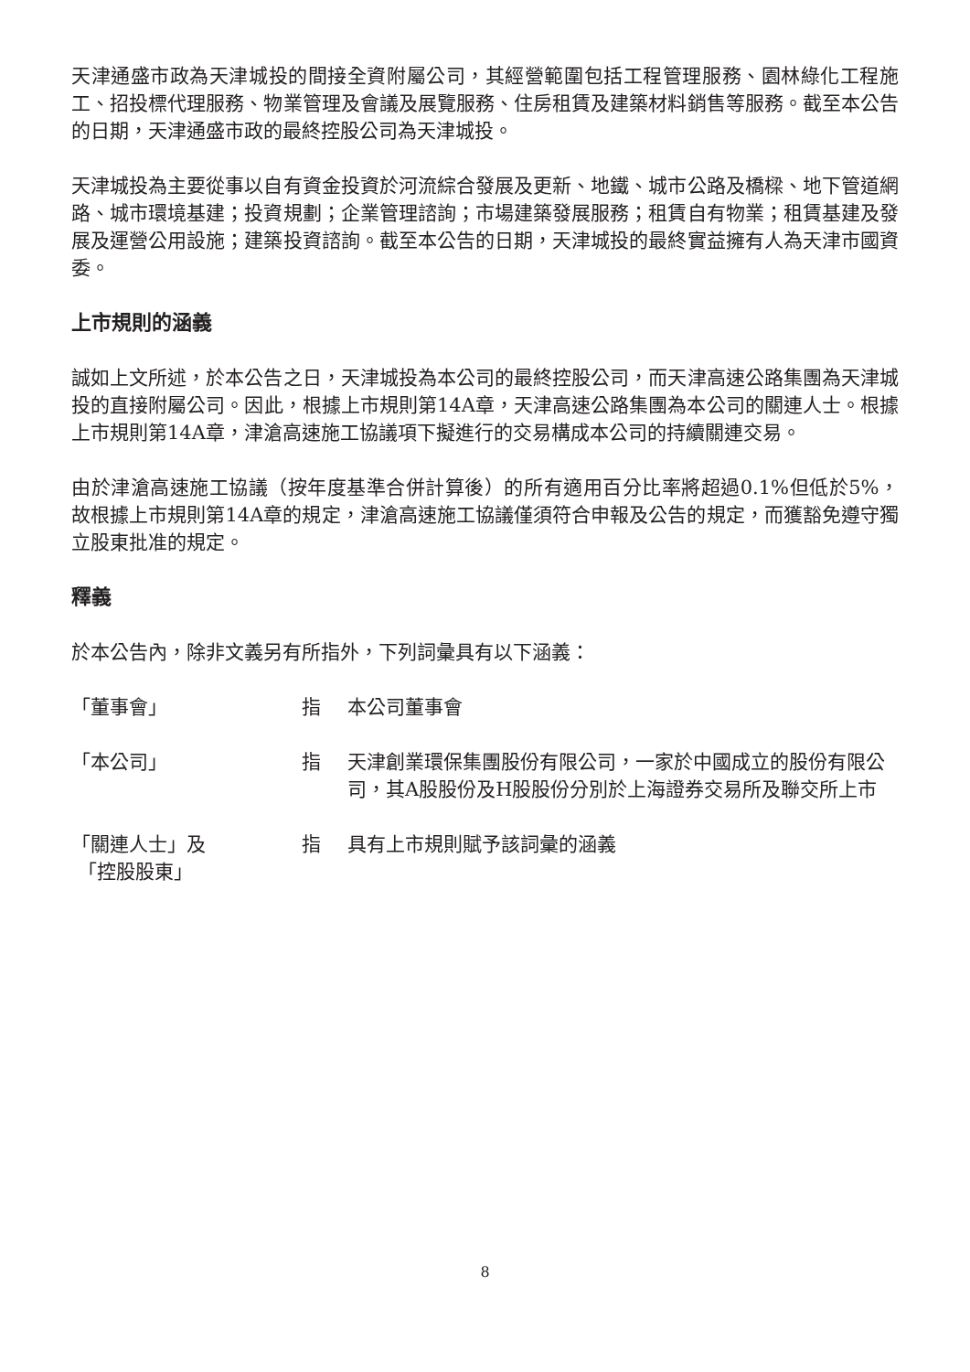天津通盛市政為天津城投的間接全資附屬公司，其經營範圍包括工程管理服務、園林綠化工程施工、招投標代理服務、物業管理及會議及展覽服務、住房租賃及建築材料銷售等服務。截至本公告的日期，天津通盛市政的最終控股公司為天津城投。
天津城投為主要從事以自有資金投資於河流綜合發展及更新、地鐵、城市公路及橋樑、地下管道網路、城市環境基建；投資規劃；企業管理諮詢；市場建築發展服務；租賃自有物業；租賃基建及發展及運營公用設施；建築投資諮詢。截至本公告的日期，天津城投的最終實益擁有人為天津市國資委。
上市規則的涵義
誠如上文所述，於本公告之日，天津城投為本公司的最終控股公司，而天津高速公路集團為天津城投的直接附屬公司。因此，根據上市規則第14A章，天津高速公路集團為本公司的關連人士。根據上市規則第14A章，津滄高速施工協議項下擬進行的交易構成本公司的持續關連交易。
由於津滄高速施工協議（按年度基準合併計算後）的所有適用百分比率將超過0.1%但低於5%，故根據上市規則第14A章的規定，津滄高速施工協議僅須符合申報及公告的規定，而獲豁免遵守獨立股東批准的規定。
釋義
於本公告內，除非文義另有所指外，下列詞彙具有以下涵義：
「董事會」 指 本公司董事會
「本公司」 指 天津創業環保集團股份有限公司，一家於中國成立的股份有限公司，其A股股份及H股股份分別於上海證券交易所及聯交所上市
「關連人士」及
「控股股東」
指 具有上市規則賦予該詞彙的涵義
8